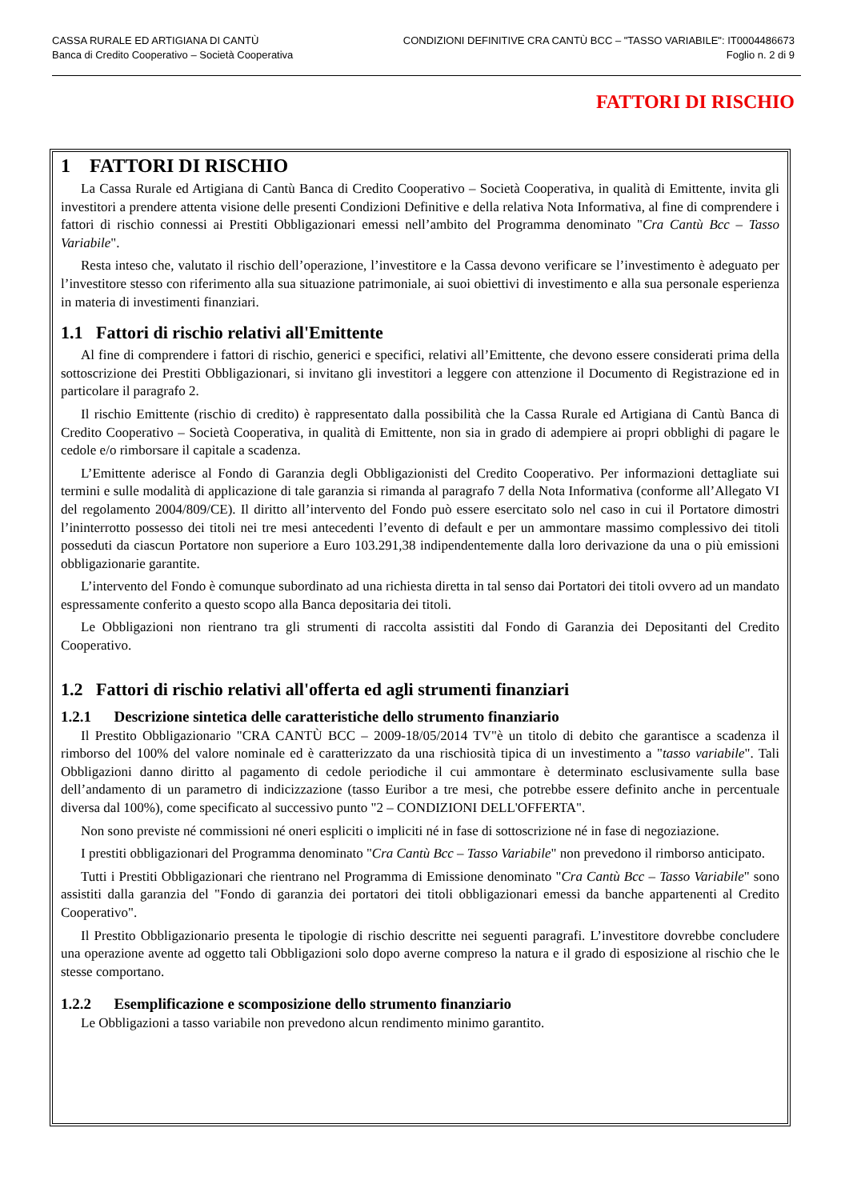CASSA RURALE ED ARTIGIANA DI CANTÙ
Banca di Credito Cooperativo – Società Cooperativa
CONDIZIONI DEFINITIVE CRA CANTÙ BCC – "TASSO VARIABILE": IT0004486673
Foglio n. 2 di 9
FATTORI DI RISCHIO
1 FATTORI DI RISCHIO
La Cassa Rurale ed Artigiana di Cantù Banca di Credito Cooperativo – Società Cooperativa, in qualità di Emittente, invita gli investitori a prendere attenta visione delle presenti Condizioni Definitive e della relativa Nota Informativa, al fine di comprendere i fattori di rischio connessi ai Prestiti Obbligazionari emessi nell’ambito del Programma denominato "Cra Cantù Bcc – Tasso Variabile".
Resta inteso che, valutato il rischio dell’operazione, l’investitore e la Cassa devono verificare se l’investimento è adeguato per l’investitore stesso con riferimento alla sua situazione patrimoniale, ai suoi obiettivi di investimento e alla sua personale esperienza in materia di investimenti finanziari.
1.1 Fattori di rischio relativi all'Emittente
Al fine di comprendere i fattori di rischio, generici e specifici, relativi all’Emittente, che devono essere considerati prima della sottoscrizione dei Prestiti Obbligazionari, si invitano gli investitori a leggere con attenzione il Documento di Registrazione ed in particolare il paragrafo 2.
Il rischio Emittente (rischio di credito) è rappresentato dalla possibilità che la Cassa Rurale ed Artigiana di Cantù Banca di Credito Cooperativo – Società Cooperativa, in qualità di Emittente, non sia in grado di adempiere ai propri obblighi di pagare le cedole e/o rimborsare il capitale a scadenza.
L’Emittente aderisce al Fondo di Garanzia degli Obbligazionisti del Credito Cooperativo. Per informazioni dettagliate sui termini e sulle modalità di applicazione di tale garanzia si rimanda al paragrafo 7 della Nota Informativa (conforme all’Allegato VI del regolamento 2004/809/CE). Il diritto all’intervento del Fondo può essere esercitato solo nel caso in cui il Portatore dimostri l’ininterrotto possesso dei titoli nei tre mesi antecedenti l’evento di default e per un ammontare massimo complessivo dei titoli posseduti da ciascun Portatore non superiore a Euro 103.291,38 indipendentemente dalla loro derivazione da una o più emissioni obbligazionarie garantite.
L’intervento del Fondo è comunque subordinato ad una richiesta diretta in tal senso dai Portatori dei titoli ovvero ad un mandato espressamente conferito a questo scopo alla Banca depositaria dei titoli.
Le Obbligazioni non rientrano tra gli strumenti di raccolta assistiti dal Fondo di Garanzia dei Depositanti del Credito Cooperativo.
1.2 Fattori di rischio relativi all'offerta ed agli strumenti finanziari
1.2.1 Descrizione sintetica delle caratteristiche dello strumento finanziario
Il Prestito Obbligazionario "CRA CANTÙ BCC – 2009-18/05/2014 TV"è un titolo di debito che garantisce a scadenza il rimborso del 100% del valore nominale ed è caratterizzato da una rischiosità tipica di un investimento a "tasso variabile". Tali Obbligazioni danno diritto al pagamento di cedole periodiche il cui ammontare è determinato esclusivamente sulla base dell’andamento di un parametro di indicizzazione (tasso Euribor a tre mesi, che potrebbe essere definito anche in percentuale diversa dal 100%), come specificato al successivo punto "2 – CONDIZIONI DELL'OFFERTA".
Non sono previste né commissioni né oneri espliciti o impliciti né in fase di sottoscrizione né in fase di negoziazione.
I prestiti obbligazionari del Programma denominato "Cra Cantù Bcc – Tasso Variabile" non prevedono il rimborso anticipato.
Tutti i Prestiti Obbligazionari che rientrano nel Programma di Emissione denominato "Cra Cantù Bcc – Tasso Variabile" sono assistiti dalla garanzia del "Fondo di garanzia dei portatori dei titoli obbligazionari emessi da banche appartenenti al Credito Cooperativo".
Il Prestito Obbligazionario presenta le tipologie di rischio descritte nei seguenti paragrafi. L’investitore dovrebbe concludere una operazione avente ad oggetto tali Obbligazioni solo dopo averne compreso la natura e il grado di esposizione al rischio che le stesse comportano.
1.2.2 Esemplificazione e scomposizione dello strumento finanziario
Le Obbligazioni a tasso variabile non prevedono alcun rendimento minimo garantito.